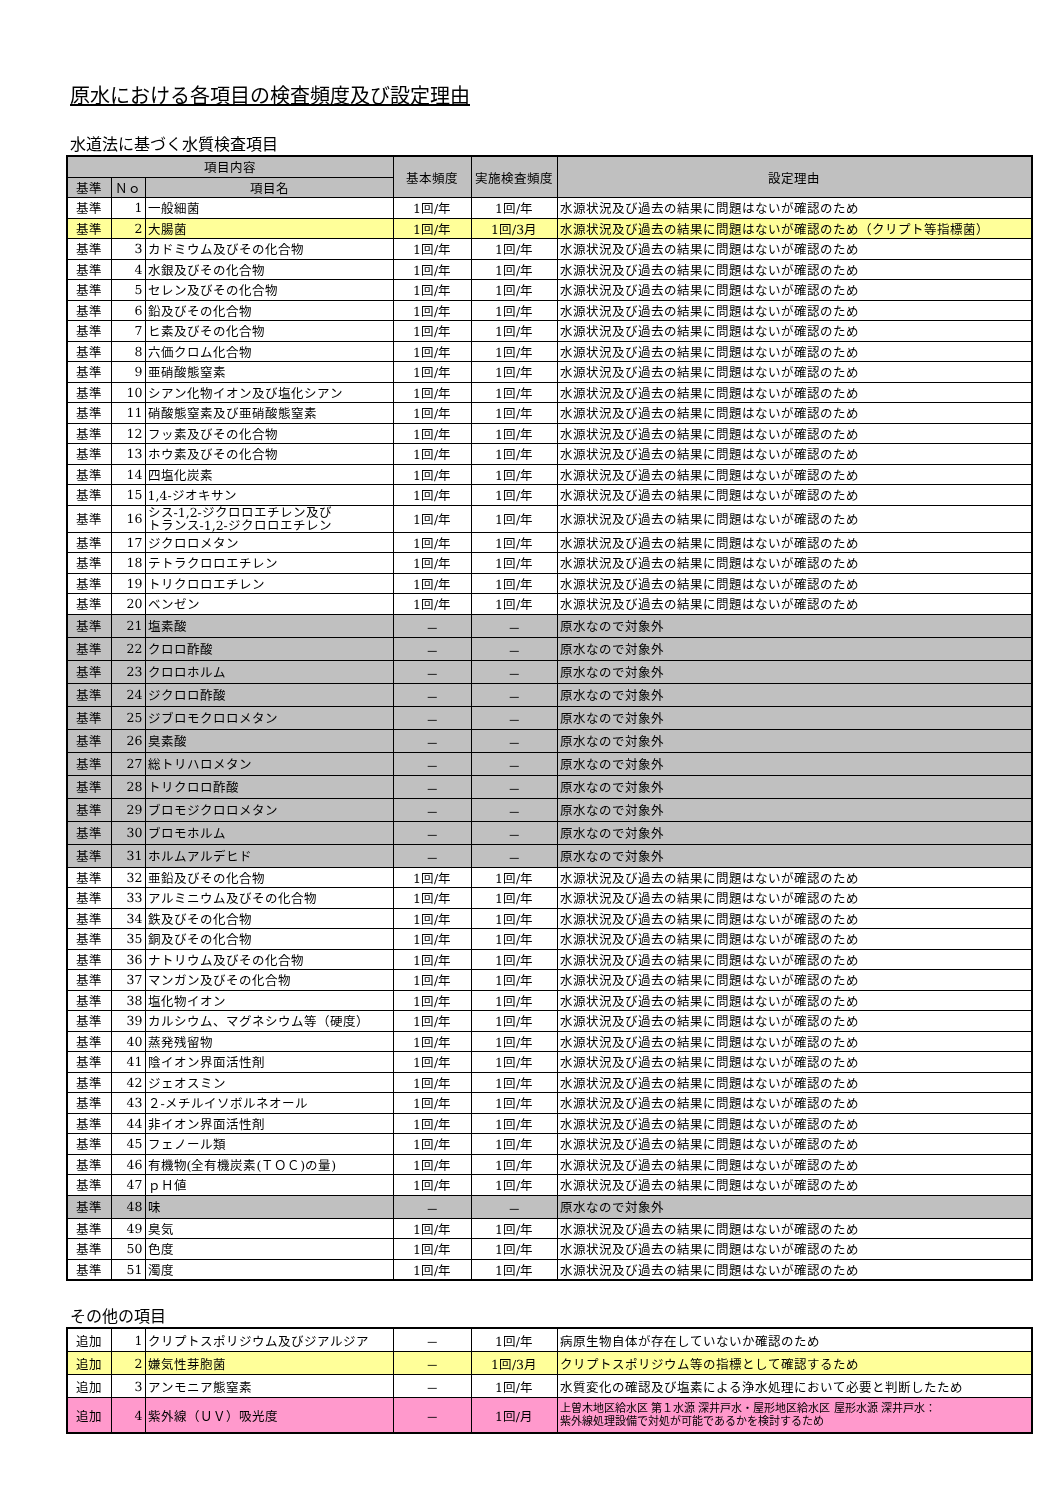原水における各項目の検査頻度及び設定理由
水道法に基づく水質検査項目
| 項目内容 | | | 基本頻度 | 実施検査頻度 | 設定理由 |
| --- | --- | --- | --- | --- | --- |
| 基準 | Ｎｏ | 項目名 | | | |
| 基準 | 1 | 一般細菌 | 1回/年 | 1回/年 | 水源状況及び過去の結果に問題はないが確認のため |
| 基準 | 2 | 大腸菌 | 1回/年 | 1回/3月 | 水源状況及び過去の結果に問題はないが確認のため（クリプト等指標菌） |
| 基準 | 3 | カドミウム及びその化合物 | 1回/年 | 1回/年 | 水源状況及び過去の結果に問題はないが確認のため |
| 基準 | 4 | 水銀及びその化合物 | 1回/年 | 1回/年 | 水源状況及び過去の結果に問題はないが確認のため |
| 基準 | 5 | セレン及びその化合物 | 1回/年 | 1回/年 | 水源状況及び過去の結果に問題はないが確認のため |
| 基準 | 6 | 鉛及びその化合物 | 1回/年 | 1回/年 | 水源状況及び過去の結果に問題はないが確認のため |
| 基準 | 7 | ヒ素及びその化合物 | 1回/年 | 1回/年 | 水源状況及び過去の結果に問題はないが確認のため |
| 基準 | 8 | 六価クロム化合物 | 1回/年 | 1回/年 | 水源状況及び過去の結果に問題はないが確認のため |
| 基準 | 9 | 亜硝酸態窒素 | 1回/年 | 1回/年 | 水源状況及び過去の結果に問題はないが確認のため |
| 基準 | 10 | シアン化物イオン及び塩化シアン | 1回/年 | 1回/年 | 水源状況及び過去の結果に問題はないが確認のため |
| 基準 | 11 | 硝酸態窒素及び亜硝酸態窒素 | 1回/年 | 1回/年 | 水源状況及び過去の結果に問題はないが確認のため |
| 基準 | 12 | フッ素及びその化合物 | 1回/年 | 1回/年 | 水源状況及び過去の結果に問題はないが確認のため |
| 基準 | 13 | ホウ素及びその化合物 | 1回/年 | 1回/年 | 水源状況及び過去の結果に問題はないが確認のため |
| 基準 | 14 | 四塩化炭素 | 1回/年 | 1回/年 | 水源状況及び過去の結果に問題はないが確認のため |
| 基準 | 15 | 1,4-ジオキサン | 1回/年 | 1回/年 | 水源状況及び過去の結果に問題はないが確認のため |
| 基準 | 16 | シス-1,2-ジクロロエチレン及び トランス-1,2-ジクロロエチレン | 1回/年 | 1回/年 | 水源状況及び過去の結果に問題はないが確認のため |
| 基準 | 17 | ジクロロメタン | 1回/年 | 1回/年 | 水源状況及び過去の結果に問題はないが確認のため |
| 基準 | 18 | テトラクロロエチレン | 1回/年 | 1回/年 | 水源状況及び過去の結果に問題はないが確認のため |
| 基準 | 19 | トリクロロエチレン | 1回/年 | 1回/年 | 水源状況及び過去の結果に問題はないが確認のため |
| 基準 | 20 | ベンゼン | 1回/年 | 1回/年 | 水源状況及び過去の結果に問題はないが確認のため |
| 基準 | 21 | 塩素酸 | － | － | 原水なので対象外 |
| 基準 | 22 | クロロ酢酸 | － | － | 原水なので対象外 |
| 基準 | 23 | クロロホルム | － | － | 原水なので対象外 |
| 基準 | 24 | ジクロロ酢酸 | － | － | 原水なので対象外 |
| 基準 | 25 | ジブロモクロロメタン | － | － | 原水なので対象外 |
| 基準 | 26 | 臭素酸 | － | － | 原水なので対象外 |
| 基準 | 27 | 総トリハロメタン | － | － | 原水なので対象外 |
| 基準 | 28 | トリクロロ酢酸 | － | － | 原水なので対象外 |
| 基準 | 29 | ブロモジクロロメタン | － | － | 原水なので対象外 |
| 基準 | 30 | ブロモホルム | － | － | 原水なので対象外 |
| 基準 | 31 | ホルムアルデヒド | － | － | 原水なので対象外 |
| 基準 | 32 | 亜鉛及びその化合物 | 1回/年 | 1回/年 | 水源状況及び過去の結果に問題はないが確認のため |
| 基準 | 33 | アルミニウム及びその化合物 | 1回/年 | 1回/年 | 水源状況及び過去の結果に問題はないが確認のため |
| 基準 | 34 | 鉄及びその化合物 | 1回/年 | 1回/年 | 水源状況及び過去の結果に問題はないが確認のため |
| 基準 | 35 | 銅及びその化合物 | 1回/年 | 1回/年 | 水源状況及び過去の結果に問題はないが確認のため |
| 基準 | 36 | ナトリウム及びその化合物 | 1回/年 | 1回/年 | 水源状況及び過去の結果に問題はないが確認のため |
| 基準 | 37 | マンガン及びその化合物 | 1回/年 | 1回/年 | 水源状況及び過去の結果に問題はないが確認のため |
| 基準 | 38 | 塩化物イオン | 1回/年 | 1回/年 | 水源状況及び過去の結果に問題はないが確認のため |
| 基準 | 39 | カルシウム、マグネシウム等（硬度） | 1回/年 | 1回/年 | 水源状況及び過去の結果に問題はないが確認のため |
| 基準 | 40 | 蒸発残留物 | 1回/年 | 1回/年 | 水源状況及び過去の結果に問題はないが確認のため |
| 基準 | 41 | 陰イオン界面活性剤 | 1回/年 | 1回/年 | 水源状況及び過去の結果に問題はないが確認のため |
| 基準 | 42 | ジェオスミン | 1回/年 | 1回/年 | 水源状況及び過去の結果に問題はないが確認のため |
| 基準 | 43 | ２-メチルイソボルネオール | 1回/年 | 1回/年 | 水源状況及び過去の結果に問題はないが確認のため |
| 基準 | 44 | 非イオン界面活性剤 | 1回/年 | 1回/年 | 水源状況及び過去の結果に問題はないが確認のため |
| 基準 | 45 | フェノール類 | 1回/年 | 1回/年 | 水源状況及び過去の結果に問題はないが確認のため |
| 基準 | 46 | 有機物(全有機炭素(ＴＯＣ)の量) | 1回/年 | 1回/年 | 水源状況及び過去の結果に問題はないが確認のため |
| 基準 | 47 | ｐＨ値 | 1回/年 | 1回/年 | 水源状況及び過去の結果に問題はないが確認のため |
| 基準 | 48 | 味 | － | － | 原水なので対象外 |
| 基準 | 49 | 臭気 | 1回/年 | 1回/年 | 水源状況及び過去の結果に問題はないが確認のため |
| 基準 | 50 | 色度 | 1回/年 | 1回/年 | 水源状況及び過去の結果に問題はないが確認のため |
| 基準 | 51 | 濁度 | 1回/年 | 1回/年 | 水源状況及び過去の結果に問題はないが確認のため |
その他の項目
| 追加 | 1 | クリプトスポリジウム及びジアルジア | － | 1回/年 | 病原生物自体が存在していないか確認のため |
| 追加 | 2 | 嫌気性芽胞菌 | － | 1回/3月 | クリプトスポリジウム等の指標として確認するため |
| 追加 | 3 | アンモニア態窒素 | － | 1回/年 | 水質変化の確認及び塩素による浄水処理において必要と判断したため |
| 追加 | 4 | 紫外線（ＵＶ）吸光度 | － | 1回/月 | 上曽木地区給水区 第１水源 深井戸水・屋形地区給水区 屋形水源 深井戸水： 紫外線処理設備で対処が可能であるかを検討するため |